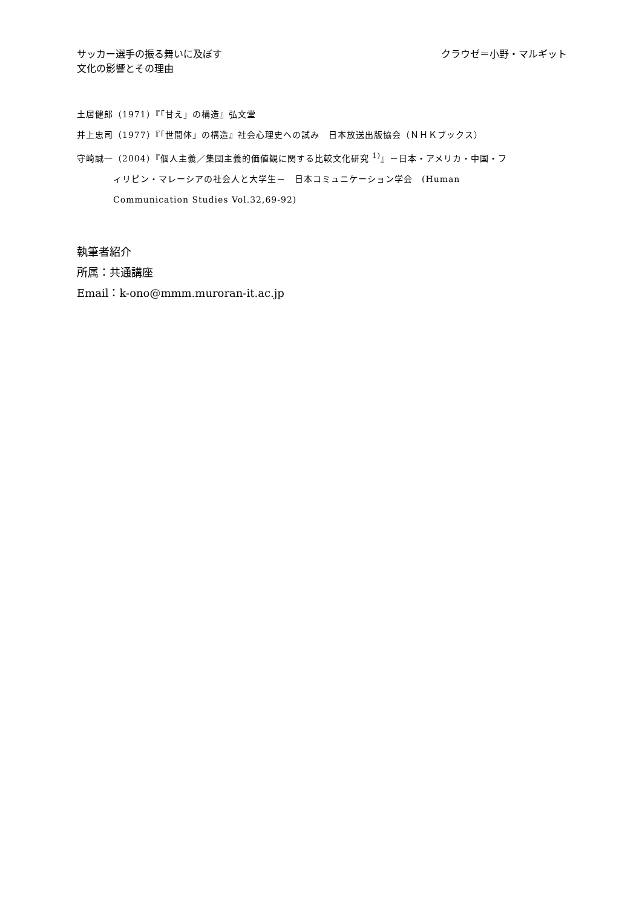サッカー選手の振る舞いに及ぼす
文化の影響とその理由
クラウゼ＝小野・マルギット
土居健郎（1971）『「甘え」の構造』弘文堂
井上忠司（1977）『「世間体」の構造』社会心理史への試み　日本放送出版協会（ＮＨＫブックス）
守崎誠一（2004）『個人主義／集団主義的価値観に関する比較文化研究 <sup>1)</sup>』－日本・アメリカ・中国・フィリピン・マレーシアの社会人と大学生－　日本コミュニケーション学会　(Human Communication Studies Vol.32,69-92)
執筆者紹介
所属：共通講座
Email：k-ono@mmm.muroran-it.ac.jp